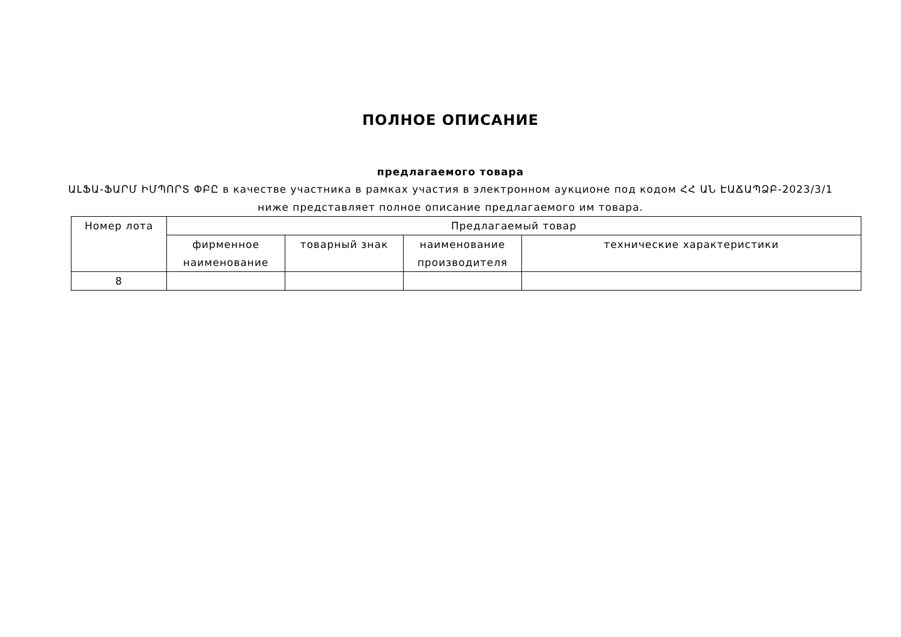ПОЛНОЕ ОПИСАНИЕ
предлагаемого товара
ԱԼՖԱ-ՖԱՐՄ ԻՄՊՈՐՏ ՓԲԸ в качестве участника в рамках участия в электронном аукционе под кодом ՀՀ ԱՆ ԷԱՃԱՊՁԲ-2023/3/1 ниже представляет полное описание предлагаемого им товара.
| Номер лота | Предлагаемый товар | | | |
| --- | --- | --- | --- | --- |
| | фирменное наименование | товарный знак | наименование производителя | технические характеристики |
| 8 | | | | |